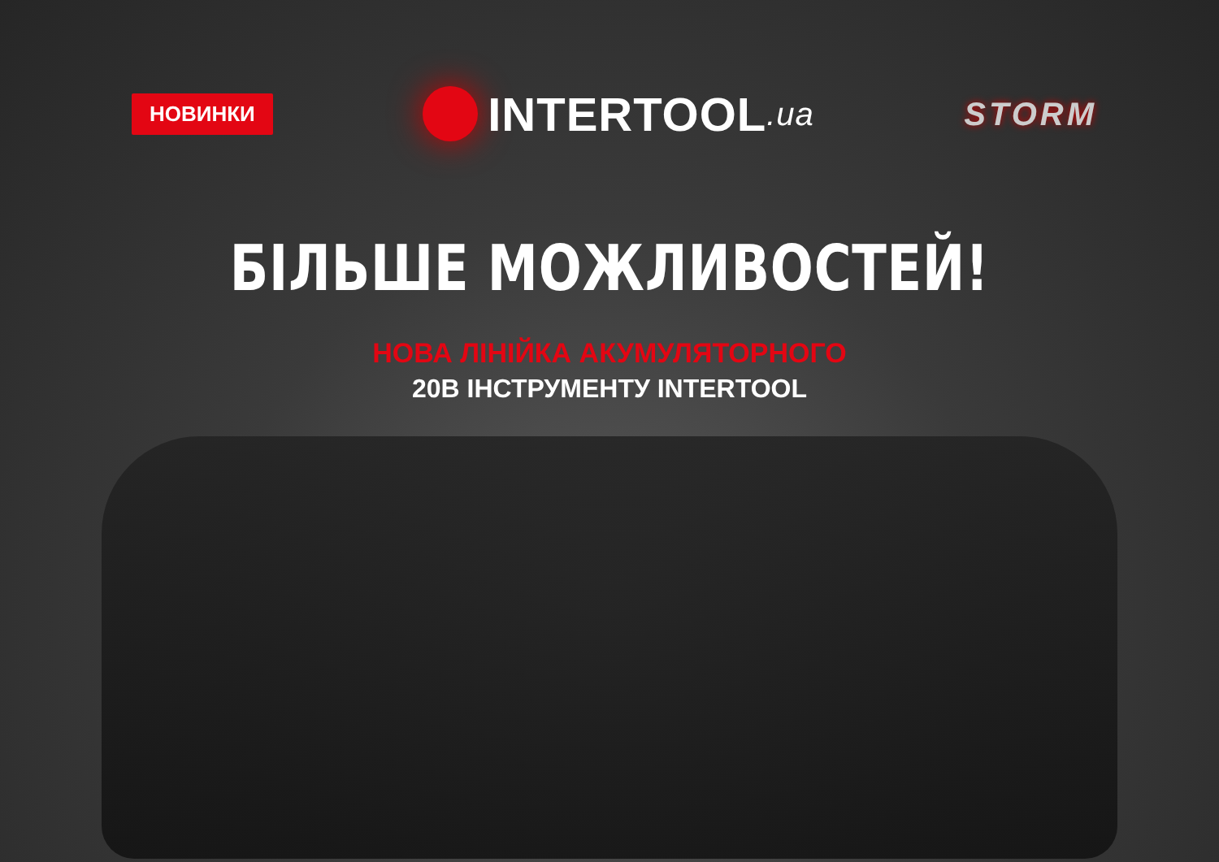НОВИНКИ
INTERTOOL.ua STORM
БІЛЬШЕ МОЖЛИВОСТЕЙ!
НОВА ЛІНІЙКА АКУМУЛЯТОРНОГО
20В ІНСТРУМЕНТУ INTERTOOL